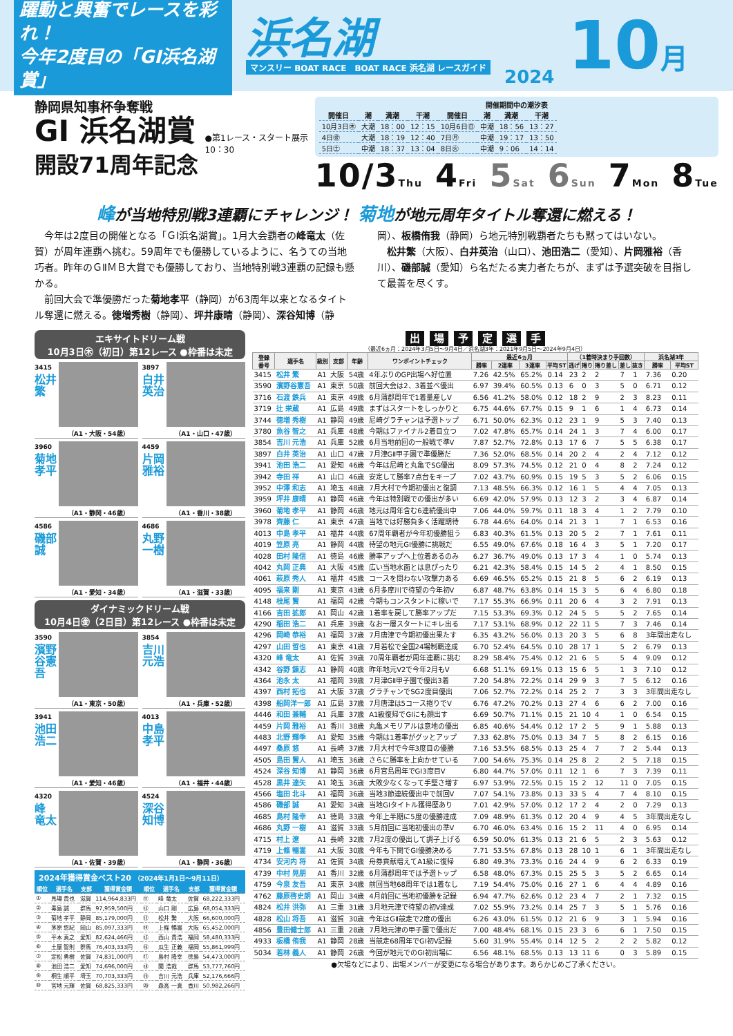躍動と興奮でレースを彩れ！
今年2度目の「GⅠ浜名湖賞」
浜名湖
マンスリー BOAT RACE　BOAT RACE 浜名湖 レースガイド
2024
10月
静岡県知事杯争奪戦
GⅠ 浜名湖賞
開設71周年記念
●第1レース・スタート展示
10：30
開催期間中の潮汐表
| 開催日 | 潮 | 満潮 | 干潮 | 開催日 | 潮 | 満潮 | 干潮 |
| --- | --- | --- | --- | --- | --- | --- | --- |
| 10月3日㊍ | 大潮 | 18：00 | 12：15 | 10月6日㊐ | 中潮 | 18：56 | 13：27 |
| 4日㊎ | 大潮 | 18：19 | 12：40 | 7日㊊ | 中潮 | 19：17 | 13：50 |
| 5日㊏ | 中潮 | 18：37 | 13：04 | 8日㊋ | 中潮 | 9：06 | 14：14 |
10/3Thu 4Fri 5Sat 6Sun 7Mon 8Tue
峰が当地特別戦3連覇にチャレンジ！ 菊地が地元周年タイトル奪還に燃える！
今年は2度目の開催となる「ＧⅠ浜名湖賞」。1月大会覇者の峰竜太（佐賀）が周年連覇へ挑む。59周年でも優勝しているように、名うての当地巧者。昨年のＧⅡＭＢ大賞でも優勝しており、当地特別戦3連覇の記録も懸かる。
前回大会で準優勝だった菊地孝平（静岡）が63周年以来となるタイトル奪還に燃える。徳増秀樹（静岡）、坪井康晴（静岡）、深谷知博（静岡）、板橋侑我（静岡）ら地元特別戦覇者たちも黙ってはいない。
松井繁（大阪）、白井英治（山口）、池田浩二（愛知）、片岡雅裕（香川）、磯部誠（愛知）ら名だたる実力者たちが、まずは予選突破を目指して最善を尽くす。
エキサイトドリーム戦
10月3日㊍（初日）第12レース ●枠番は未定
3415
松井 繁
（A1・大阪・54歳）
3897
白井 英治
（A1・山口・47歳）
3960
菊地 孝平
（A1・静岡・46歳）
4459
片岡 雅裕
（A1・香川・38歳）
4586
磯部 誠
（A1・愛知・34歳）
4686
丸野 一樹
（A1・滋賀・33歳）
ダイナミックドリーム戦
10月4日㊎（2日目）第12レース ●枠番は未定
3590
濱野谷憲吾
（A1・東京・50歳）
3854
吉川 元浩
（A1・兵庫・52歳）
3941
池田 浩二
（A1・愛知・46歳）
4013
中島 孝平
（A1・福井・44歳）
4320
峰 竜太
（A1・佐賀・39歳）
4524
深谷 知博
（A1・静岡・36歳）
2024年獲得賞金ベスト20 （2024年1月1日〜9月11日）
| 順位 | 選手名 | 支部 | 獲得賞金額 | 順位 | 選手名 | 支部 | 獲得賞金額 |
| --- | --- | --- | --- | --- | --- | --- | --- |
| ① | 馬場 貴也 | 滋賀 | 114,964,833円 | ⑪ | 峰 竜太 | 佐賀 | 68,222,333円 |
| ② | 毒島 誠 | 群馬 | 97,959,500円 | ⑫ | 山口 剛 | 広島 | 68,054,333円 |
| ③ | 菊地 孝平 | 静岡 | 85,179,000円 | ⑬ | 松井 繁 | 大阪 | 66,600,000円 |
| ④ | 茅原 悠紀 | 岡山 | 85,097,333円 | ⑭ | 上條 暢嵩 | 大阪 | 65,452,000円 |
| ⑤ | 平本 真之 | 愛知 | 82,624,466円 | ⑮ | 西山 貴浩 | 福岡 | 58,480,333円 |
| ⑥ | 土屋 智則 | 群馬 | 76,403,333円 | ⑯ | 瓜生 正義 | 福岡 | 55,861,999円 |
| ⑦ | 定松 勇樹 | 佐賀 | 74,831,000円 | ⑰ | 島村 隆幸 | 徳島 | 54,473,000円 |
| ⑧ | 池田 浩二 | 愛知 | 74,696,000円 | ⑱ | 関 浩哉 | 群馬 | 53,777,760円 |
| ⑨ | 桐生 順平 | 埼玉 | 70,703,333円 | ⑲ | 吉川 元浩 | 兵庫 | 52,176,666円 |
| ⑩ | 宮地 元輝 | 佐賀 | 68,825,333円 | ⑳ | 森高 一真 | 香川 | 50,982,266円 |
出場予定選手
（最近6ヵ月：2024年3月5日〜9月4日／浜名湖3年：2021年9月5日〜2024年9月4日）
| 登録 番号 | 選手名 | 級別 | 支部 | 年齢 | ワンポイントチェック | 最近6ヵ月 | | | | （1着時決まり手回数） | | | | | 浜名湖3年 | |
| --- | --- | --- | --- | --- | --- | --- | --- | --- | --- | --- | --- | --- | --- | --- | --- | --- |
| | | | | | | 勝率 | 2連率 | 3連率 | 平均ST | 逃げ | 捲り | 捲り差し | 差し | 抜き | 勝率 | 平均ST |
| 3415 | 松井 繁 | A1 | 大阪 | 54歳 | 4年ぶりのGP出場へ好位置 | 7.26 | 42.5% | 65.2% | 0.14 | 23 | 2 | 2 | 7 | 1 | 7.36 | 0.20 |
| 3590 | 濱野谷憲吾 | A1 | 東京 | 50歳 | 前回大会は2、3着並べ優出 | 6.97 | 39.4% | 60.5% | 0.13 | 6 | 0 | 3 | 5 | 0 | 6.71 | 0.12 |
| 3716 | 石渡 鉄兵 | A1 | 東京 | 49歳 | 6月蒲郡周年で1着量産しV | 6.56 | 41.2% | 58.0% | 0.12 | 18 | 2 | 9 | 2 | 3 | 8.23 | 0.11 |
| 3719 | 辻 栄蔵 | A1 | 広島 | 49歳 | まずはスタートをしっかりと | 6.75 | 44.6% | 67.7% | 0.15 | 9 | 1 | 6 | 1 | 4 | 6.73 | 0.14 |
| 3744 | 徳増 秀樹 | A1 | 静岡 | 49歳 | 尼崎グラチャンは予選トップ | 6.71 | 50.0% | 62.3% | 0.12 | 23 | 1 | 9 | 5 | 3 | 7.40 | 0.13 |
| 3780 | 魚谷 智之 | A1 | 兵庫 | 48歳 | 今期はファイナル2着目立つ | 7.02 | 47.8% | 65.7% | 0.14 | 24 | 1 | 3 | 7 | 4 | 6.00 | 0.17 |
| 3854 | 吉川 元浩 | A1 | 兵庫 | 52歳 | 6月当地前回の一般戦で準V | 7.87 | 52.7% | 72.8% | 0.13 | 17 | 6 | 7 | 5 | 5 | 6.38 | 0.17 |
| 3897 | 白井 英治 | A1 | 山口 | 47歳 | 7月津GⅡ甲子園で準優勝だ | 7.36 | 52.0% | 68.5% | 0.14 | 20 | 2 | 4 | 2 | 4 | 7.12 | 0.12 |
| 3941 | 池田 浩二 | A1 | 愛知 | 46歳 | 今年は尼崎と丸亀でSG優出 | 8.09 | 57.3% | 74.5% | 0.12 | 21 | 0 | 4 | 8 | 2 | 7.24 | 0.12 |
| 3942 | 寺田 祥 | A1 | 山口 | 46歳 | 安定して勝率7点台をキープ | 7.02 | 43.7% | 60.9% | 0.15 | 19 | 5 | 3 | 5 | 2 | 6.06 | 0.15 |
| 3952 | 中澤 和志 | A1 | 埼玉 | 48歳 | 7月大村で今期初優出と復調 | 7.13 | 48.5% | 66.3% | 0.12 | 16 | 1 | 5 | 4 | 4 | 7.05 | 0.13 |
| 3959 | 坪井 康晴 | A1 | 静岡 | 46歳 | 今年は特別戦での優出が多い | 6.69 | 42.0% | 57.9% | 0.13 | 12 | 3 | 2 | 3 | 4 | 6.87 | 0.14 |
| 3960 | 菊地 孝平 | A1 | 静岡 | 46歳 | 地元は周年含む6連続優出中 | 7.06 | 44.0% | 59.7% | 0.11 | 18 | 3 | 4 | 1 | 2 | 7.79 | 0.10 |
| 3978 | 齊藤 仁 | A1 | 東京 | 47歳 | 当地では好勝負多く活躍期待 | 6.78 | 44.6% | 64.0% | 0.14 | 21 | 3 | 1 | 7 | 1 | 6.53 | 0.16 |
| 4013 | 中島 孝平 | A1 | 福井 | 44歳 | 67周年覇者が今年初優勝狙う | 6.83 | 40.3% | 61.5% | 0.13 | 20 | 5 | 2 | 7 | 1 | 7.61 | 0.11 |
| 4019 | 笠原 亮 | A1 | 静岡 | 44歳 | 待望の地元GⅠ優勝に挑戦だ | 6.55 | 49.0% | 67.6% | 0.18 | 16 | 4 | 3 | 5 | 1 | 7.20 | 0.17 |
| 4028 | 田村 隆信 | A1 | 徳島 | 46歳 | 勝率アップへ上位着あるのみ | 6.27 | 36.7% | 49.0% | 0.13 | 17 | 3 | 4 | 1 | 0 | 5.74 | 0.13 |
| 4042 | 丸岡 正典 | A1 | 大阪 | 45歳 | 広い当地水面とは息ぴったり | 6.21 | 42.3% | 58.4% | 0.15 | 14 | 5 | 2 | 4 | 1 | 8.50 | 0.15 |
| 4061 | 萩原 秀人 | A1 | 福井 | 45歳 | コースを問わない攻撃力ある | 6.69 | 46.5% | 65.2% | 0.15 | 21 | 8 | 5 | 6 | 2 | 6.19 | 0.13 |
| 4095 | 福来 剛 | A1 | 東京 | 43歳 | 6月多摩川で待望の今年初V | 6.87 | 48.7% | 63.8% | 0.14 | 15 | 3 | 5 | 6 | 4 | 6.80 | 0.18 |
| 4148 | 枝尾 賢 | A1 | 福岡 | 42歳 | 今期もコンスタントに稼いで | 7.17 | 55.3% | 66.9% | 0.11 | 20 | 6 | 4 | 3 | 2 | 7.91 | 0.13 |
| 4166 | 吉田 拡郎 | A1 | 岡山 | 42歳 | 1着率を戻して勝率アップだ | 7.15 | 53.3% | 69.3% | 0.12 | 24 | 5 | 5 | 5 | 2 | 7.65 | 0.14 |
| 4290 | 稲田 浩二 | A1 | 兵庫 | 39歳 | なお一層スタートにキレ出る | 7.17 | 53.1% | 68.9% | 0.12 | 22 | 11 | 5 | 7 | 3 | 7.46 | 0.14 |
| 4296 | 岡崎 恭裕 | A1 | 福岡 | 37歳 | 7月唐津で今期初優出果たす | 6.35 | 43.2% | 56.0% | 0.13 | 20 | 3 | 5 | 6 | 8 | 3年間出走なし | |
| 4297 | 山田 哲也 | A1 | 東京 | 41歳 | 7月若松で全国24場制覇達成 | 6.70 | 52.4% | 64.5% | 0.10 | 28 | 17 | 1 | 5 | 2 | 6.79 | 0.13 |
| 4320 | 峰 竜太 | A1 | 佐賀 | 39歳 | 70周年覇者が周年連覇に挑む | 8.29 | 58.4% | 75.4% | 0.12 | 21 | 6 | 5 | 5 | 4 | 9.09 | 0.12 |
| 4342 | 谷野 錬志 | A1 | 静岡 | 40歳 | 昨年地元V2で今年2月もV | 6.68 | 51.1% | 69.1% | 0.13 | 15 | 6 | 5 | 1 | 3 | 7.10 | 0.12 |
| 4364 | 池永 太 | A1 | 福岡 | 39歳 | 7月津GⅡ甲子園で優出3着 | 7.20 | 54.8% | 72.2% | 0.14 | 29 | 9 | 3 | 7 | 5 | 6.12 | 0.16 |
| 4397 | 西村 拓也 | A1 | 大阪 | 37歳 | グラチャンでSG2度目優出 | 7.06 | 52.7% | 72.2% | 0.14 | 25 | 2 | 7 | 3 | 3 | 3年間出走なし | |
| 4398 | 船岡洋一郎 | A1 | 広島 | 37歳 | 7月唐津は5コース捲りでV | 6.76 | 47.2% | 70.2% | 0.13 | 27 | 4 | 6 | 6 | 2 | 7.00 | 0.16 |
| 4446 | 和田 兼輔 | A1 | 兵庫 | 37歳 | A1級復帰でGⅠにも顔出す | 6.69 | 50.7% | 71.1% | 0.15 | 21 | 10 | 4 | 1 | 0 | 6.54 | 0.15 |
| 4459 | 片岡 雅裕 | A1 | 香川 | 38歳 | 丸亀メモリアルは意地の優出 | 6.85 | 40.6% | 54.4% | 0.12 | 17 | 2 | 5 | 9 | 1 | 5.88 | 0.13 |
| 4483 | 北野 輝季 | A1 | 愛知 | 35歳 | 今期は1着率がグッとアップ | 7.33 | 62.8% | 75.0% | 0.13 | 34 | 7 | 5 | 8 | 2 | 6.15 | 0.16 |
| 4497 | 桑原 悠 | A1 | 長崎 | 37歳 | 7月大村で今年3度目の優勝 | 7.16 | 53.5% | 68.5% | 0.13 | 25 | 4 | 7 | 7 | 2 | 5.44 | 0.13 |
| 4505 | 島田 賢人 | A1 | 埼玉 | 36歳 | さらに勝率を上向かせている | 7.00 | 54.6% | 75.3% | 0.14 | 25 | 8 | 2 | 2 | 5 | 7.18 | 0.15 |
| 4524 | 深谷 知博 | A1 | 静岡 | 36歳 | 6月宮島周年でGⅠ3度目V | 6.80 | 44.7% | 57.0% | 0.11 | 12 | 1 | 6 | 7 | 3 | 7.39 | 0.11 |
| 4528 | 黒井 達矢 | A1 | 埼玉 | 36歳 | 大敗少なくなって手堅さ増す | 6.97 | 53.9% | 72.5% | 0.15 | 15 | 2 | 12 | 11 | 0 | 7.05 | 0.15 |
| 4566 | 塩田 北斗 | A1 | 福岡 | 36歳 | 当地3節連続優出中で前回V | 7.07 | 54.1% | 73.8% | 0.13 | 33 | 5 | 4 | 7 | 4 | 8.10 | 0.15 |
| 4586 | 磯部 誠 | A1 | 愛知 | 34歳 | 当地GⅠタイトル獲得歴あり | 7.01 | 42.9% | 57.0% | 0.12 | 17 | 2 | 4 | 2 | 0 | 7.29 | 0.13 |
| 4685 | 島村 隆幸 | A1 | 徳島 | 33歳 | 今年上半期に5度の優勝達成 | 7.09 | 48.9% | 61.3% | 0.12 | 20 | 4 | 9 | 4 | 5 | 3年間出走なし | |
| 4686 | 丸野 一樹 | A1 | 滋賀 | 33歳 | 5月前回に当地初優出の準V | 6.70 | 46.0% | 63.4% | 0.16 | 15 | 2 | 11 | 4 | 0 | 6.95 | 0.14 |
| 4715 | 村上 遼 | A1 | 長崎 | 32歳 | 7月2度の優出して調子上げる | 6.59 | 50.0% | 61.3% | 0.13 | 21 | 6 | 5 | 2 | 3 | 5.63 | 0.12 |
| 4719 | 上條 暢嵩 | A1 | 大阪 | 30歳 | 今年も下関でGⅠ優勝決める | 7.71 | 53.5% | 67.8% | 0.13 | 28 | 10 | 1 | 6 | 1 | 3年間出走なし | |
| 4734 | 安河内 将 | A1 | 佐賀 | 34歳 | 舟券貢献増えてA1級に復帰 | 6.80 | 49.3% | 73.3% | 0.16 | 24 | 4 | 9 | 6 | 2 | 6.33 | 0.19 |
| 4739 | 中村 晃朋 | A1 | 香川 | 32歳 | 6月蒲郡周年では予選トップ | 6.58 | 48.0% | 67.3% | 0.15 | 25 | 5 | 3 | 5 | 2 | 6.65 | 0.14 |
| 4759 | 今泉 友吾 | A1 | 東京 | 34歳 | 前回当地68周年では1着なし | 7.19 | 54.4% | 75.0% | 0.16 | 27 | 1 | 6 | 4 | 4 | 4.89 | 0.16 |
| 4762 | 藤原啓史朗 | A1 | 岡山 | 34歳 | 4月前回に当地初優勝を記録 | 6.94 | 47.7% | 62.6% | 0.12 | 23 | 4 | 7 | 2 | 1 | 7.32 | 0.15 |
| 4824 | 松井 洪弥 | A1 | 三重 | 31歳 | 3月地元津で待望の初V達成 | 7.02 | 55.9% | 73.2% | 0.14 | 25 | 7 | 3 | 5 | 1 | 5.76 | 0.16 |
| 4828 | 松山 将吾 | A1 | 滋賀 | 30歳 | 今年はGⅡ競走で2度の優出 | 6.26 | 43.0% | 61.5% | 0.12 | 21 | 6 | 9 | 3 | 1 | 5.94 | 0.16 |
| 4856 | 豊田健士郎 | A1 | 三重 | 28歳 | 7月地元津の甲子園で優出だ | 7.00 | 48.4% | 68.1% | 0.15 | 23 | 3 | 6 | 6 | 1 | 7.50 | 0.15 |
| 4933 | 板橋 侑我 | A1 | 静岡 | 28歳 | 当競走68周年でGⅠ初V記録 | 5.60 | 31.9% | 55.4% | 0.14 | 12 | 5 | 2 | 2 | 2 | 5.82 | 0.12 |
| 5034 | 若林 義人 | A1 | 静岡 | 26歳 | 今回が地元でのGⅠ初出場に | 6.56 | 48.1% | 68.5% | 0.13 | 13 | 11 | 6 | 0 | 3 | 5.89 | 0.15 |
●欠場などにより、出場メンバーが変更になる場合があります。あらかじめご了承ください。